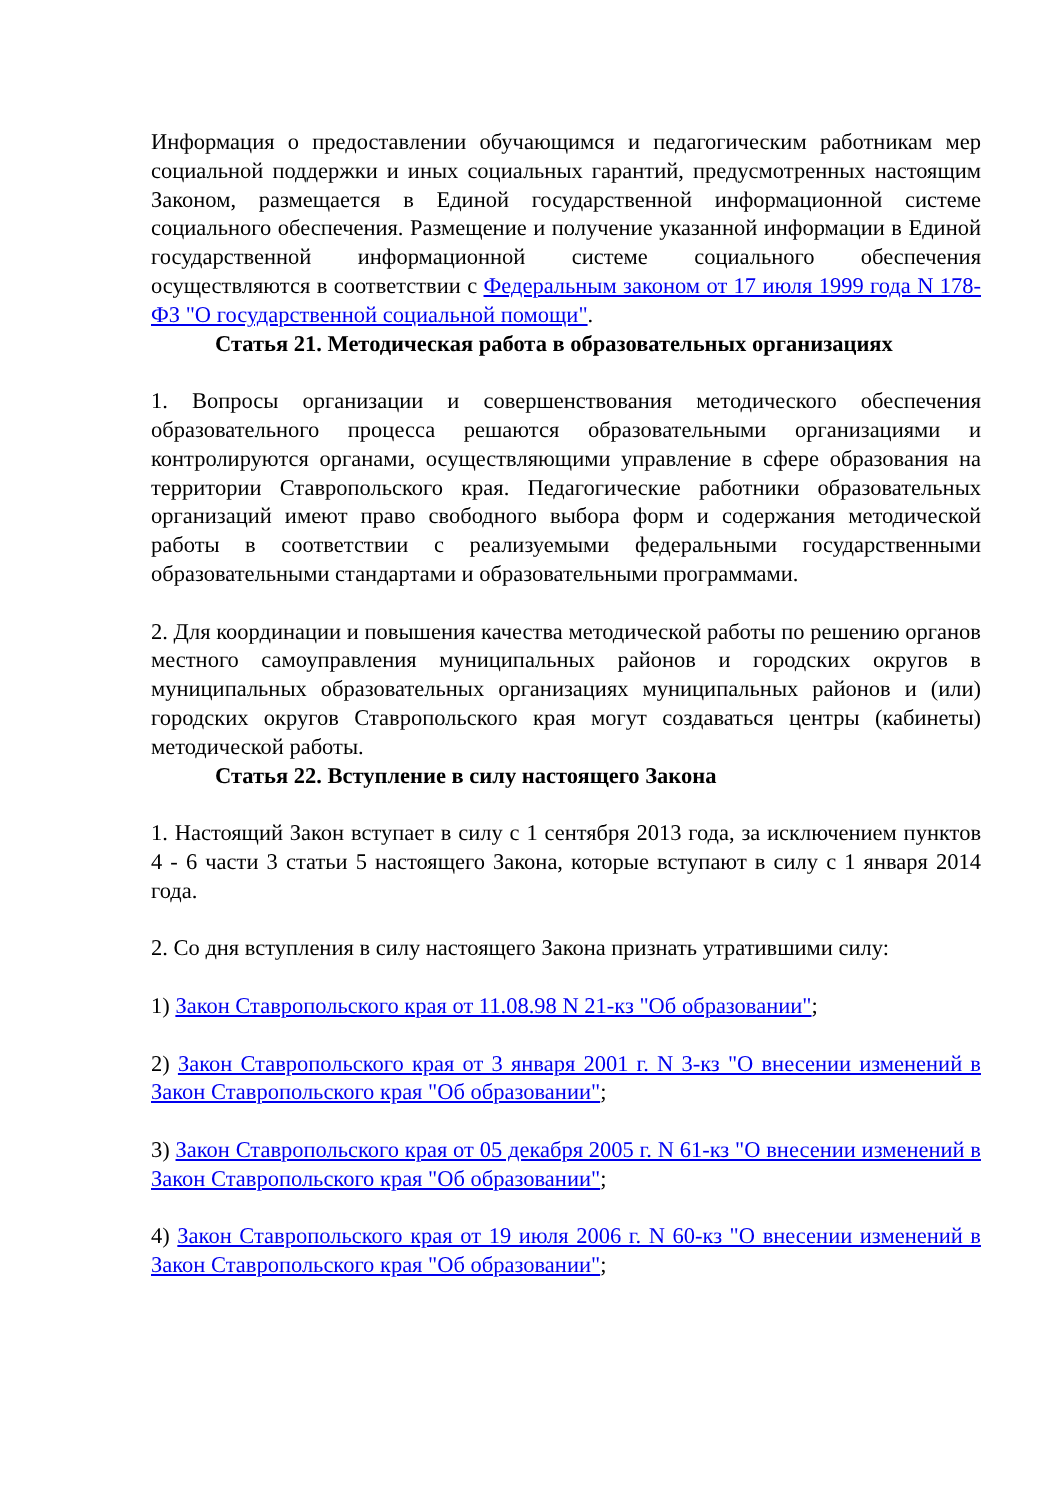Информация о предоставлении обучающимся и педагогическим работникам мер социальной поддержки и иных социальных гарантий, предусмотренных настоящим Законом, размещается в Единой государственной информационной системе социального обеспечения. Размещение и получение указанной информации в Единой государственной информационной системе социального обеспечения осуществляются в соответствии с Федеральным законом от 17 июля 1999 года N 178-ФЗ "О государственной социальной помощи".
Статья 21. Методическая работа в образовательных организациях
1. Вопросы организации и совершенствования методического обеспечения образовательного процесса решаются образовательными организациями и контролируются органами, осуществляющими управление в сфере образования на территории Ставропольского края. Педагогические работники образовательных организаций имеют право свободного выбора форм и содержания методической работы в соответствии с реализуемыми федеральными государственными образовательными стандартами и образовательными программами.
2. Для координации и повышения качества методической работы по решению органов местного самоуправления муниципальных районов и городских округов в муниципальных образовательных организациях муниципальных районов и (или) городских округов Ставропольского края могут создаваться центры (кабинеты) методической работы.
Статья 22. Вступление в силу настоящего Закона
1. Настоящий Закон вступает в силу с 1 сентября 2013 года, за исключением пунктов 4 - 6 части 3 статьи 5 настоящего Закона, которые вступают в силу с 1 января 2014 года.
2. Со дня вступления в силу настоящего Закона признать утратившими силу:
1) Закон Ставропольского края от 11.08.98 N 21-кз "Об образовании";
2) Закон Ставропольского края от 3 января 2001 г. N 3-кз "О внесении изменений в Закон Ставропольского края "Об образовании";
3) Закон Ставропольского края от 05 декабря 2005 г. N 61-кз "О внесении изменений в Закон Ставропольского края "Об образовании";
4) Закон Ставропольского края от 19 июля 2006 г. N 60-кз "О внесении изменений в Закон Ставропольского края "Об образовании";